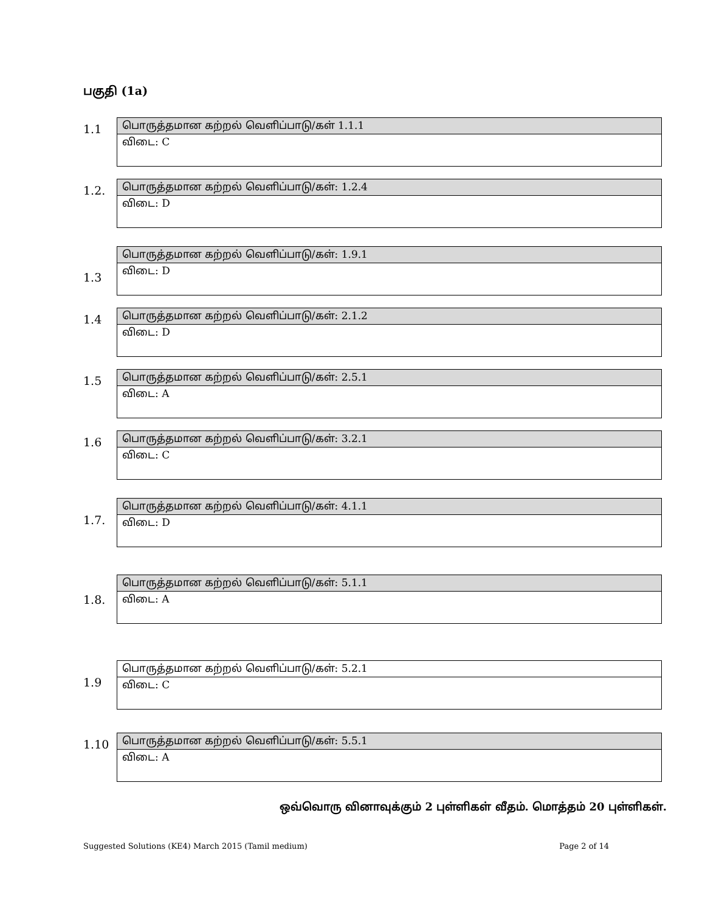பகுதி (1a)
1.1
| பொருத்தமான கற்றல் வெளிப்பாடு/கள் 1.1.1 |
| விடை: C |
1.2.
| பொருத்தமான கற்றல் வெளிப்பாடு/கள்: 1.2.4 |
| விடை: D |
1.3
| பொருத்தமான கற்றல் வெளிப்பாடு/கள்: 1.9.1 |
| விடை: D |
1.4
| பொருத்தமான கற்றல் வெளிப்பாடு/கள்: 2.1.2 |
| விடை: D |
1.5
| பொருத்தமான கற்றல் வெளிப்பாடு/கள்: 2.5.1 |
| விடை: A |
1.6
| பொருத்தமான கற்றல் வெளிப்பாடு/கள்: 3.2.1 |
| விடை: C |
1.7.
| பொருத்தமான கற்றல் வெளிப்பாடு/கள்: 4.1.1 |
| விடை: D |
1.8.
| பொருத்தமான கற்றல் வெளிப்பாடு/கள்: 5.1.1 |
| விடை: A |
1.9
| பொருத்தமான கற்றல் வெளிப்பாடு/கள்: 5.2.1 |
| விடை: C |
1.10
| பொருத்தமான கற்றல் வெளிப்பாடு/கள்: 5.5.1 |
| விடை: A |
ஒவ்வொரு வினாவுக்கும் 2 புள்ளிகள் வீதம். மொத்தம் 20 புள்ளிகள்.
Suggested Solutions (KE4) March 2015 (Tamil medium) Page 2 of 14